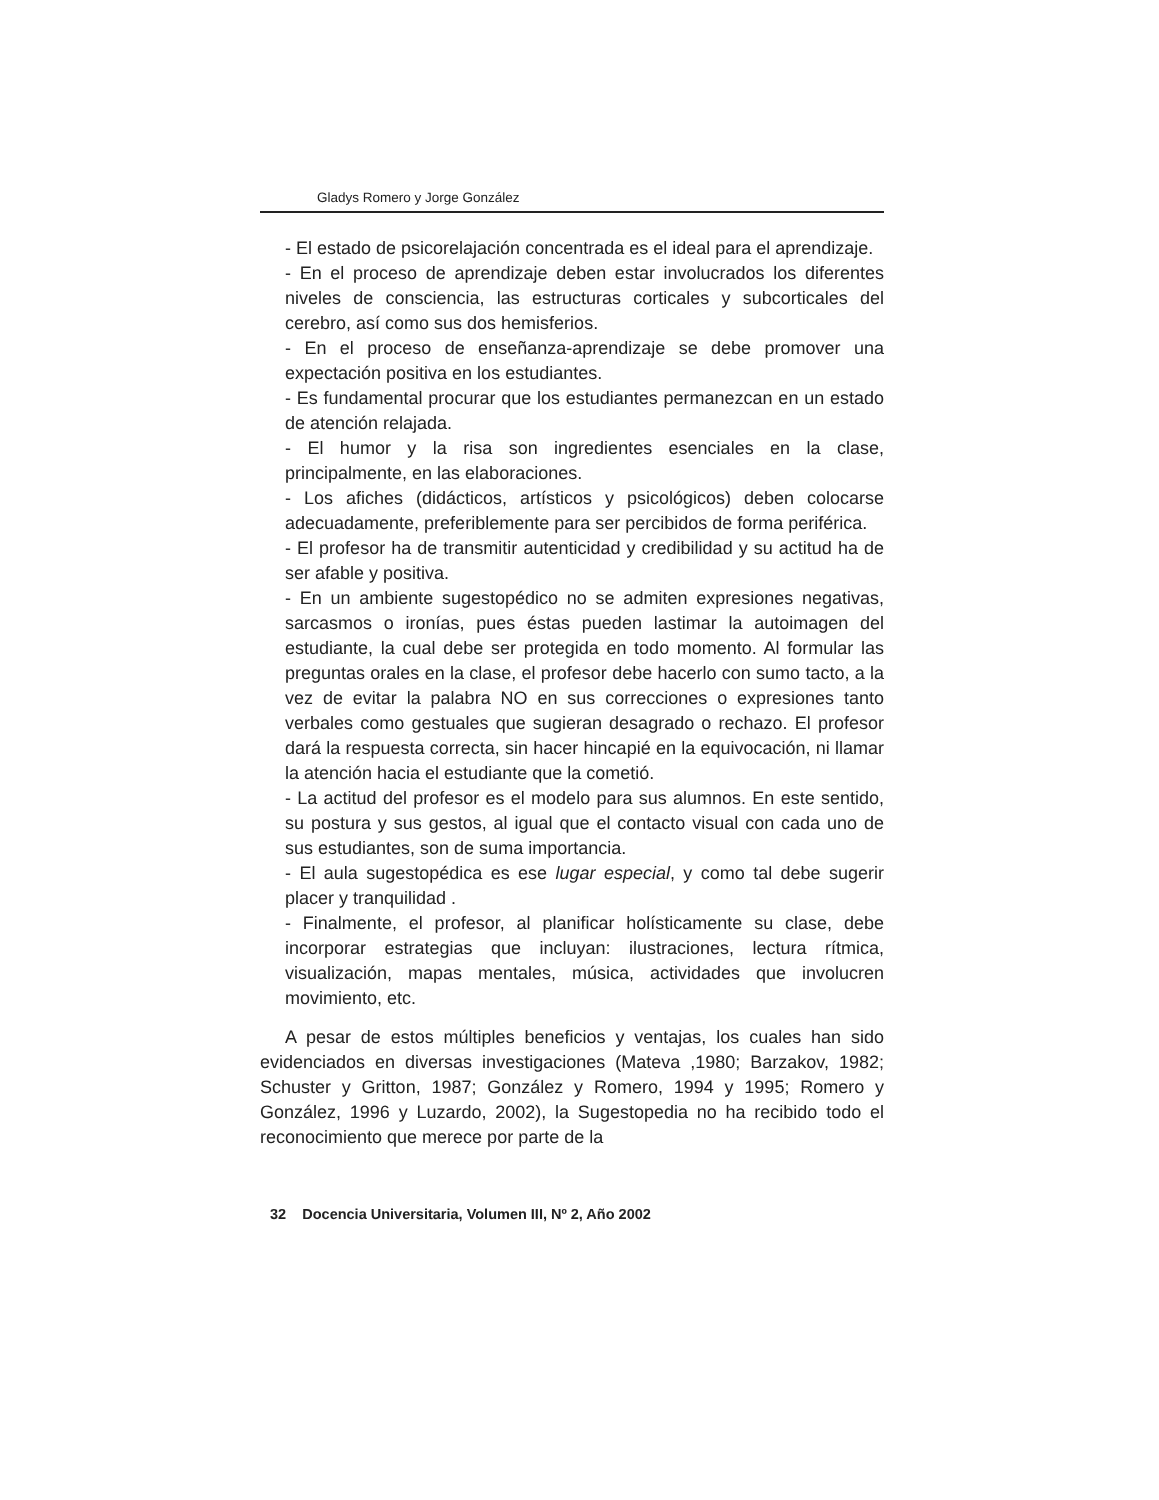Gladys Romero y Jorge González
- El estado de psicorelajación concentrada es el ideal para el aprendizaje.
- En el proceso de aprendizaje deben estar involucrados los diferentes niveles de consciencia, las estructuras corticales y subcorticales del cerebro, así como sus dos hemisferios.
- En el proceso de enseñanza-aprendizaje se debe promover una expectación positiva en los estudiantes.
- Es fundamental procurar que los estudiantes permanezcan en un estado de atención relajada.
- El humor y la risa son ingredientes esenciales en la clase, principalmente, en las elaboraciones.
- Los afiches (didácticos, artísticos y psicológicos) deben colocarse adecuadamente, preferiblemente para ser percibidos de forma periférica.
- El profesor ha de transmitir autenticidad y credibilidad y su actitud ha de ser afable y positiva.
- En un ambiente sugestopédico no se admiten expresiones negativas, sarcasmos o ironías, pues éstas pueden lastimar la autoimagen del estudiante, la cual debe ser protegida en todo momento. Al formular las preguntas orales en la clase, el profesor debe hacerlo con sumo tacto, a la vez de evitar la palabra NO en sus correcciones o expresiones tanto verbales como gestuales que sugieran desagrado o rechazo. El profesor dará la respuesta correcta, sin hacer hincapié en la equivocación, ni llamar la atención hacia el estudiante que la cometió.
- La actitud del profesor es el modelo para sus alumnos. En este sentido, su postura y sus gestos, al igual que el contacto visual con cada uno de sus estudiantes, son de suma importancia.
- El aula sugestopédica es ese lugar especial, y como tal debe sugerir placer y tranquilidad .
- Finalmente, el profesor, al planificar holísticamente su clase, debe incorporar estrategias que incluyan: ilustraciones, lectura rítmica, visualización, mapas mentales, música, actividades que involucren movimiento, etc.
A pesar de estos múltiples beneficios y ventajas, los cuales han sido evidenciados en diversas investigaciones (Mateva ,1980; Barzakov, 1982; Schuster y Gritton, 1987; González y Romero, 1994 y 1995; Romero y González, 1996 y Luzardo, 2002), la Sugestopedia no ha recibido todo el reconocimiento que merece por parte de la
32 Docencia Universitaria, Volumen III, Nº 2, Año 2002